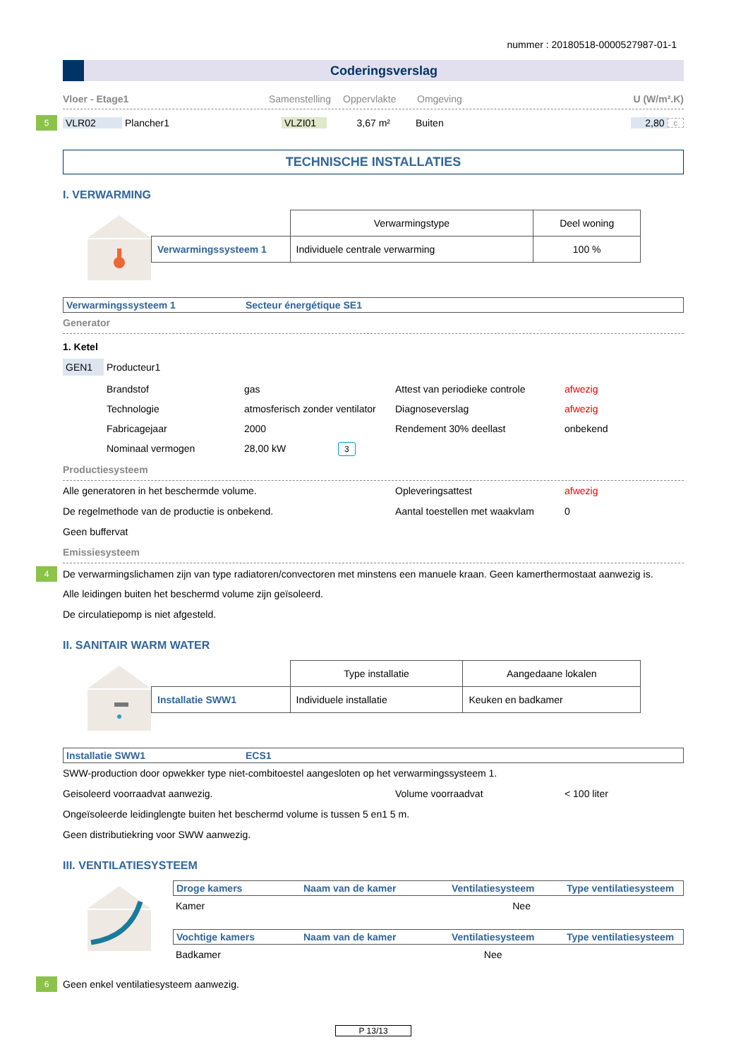nummer : 20180518-0000527987-01-1
Coderingsverslag
Vloer - Etage1 Samenstelling Oppervlakte Omgeving U (W/m².K)
5 VLR02 Plancher1 VLZI01 3,67 m² Buiten 2,80 c
TECHNISCHE INSTALLATIES
I. VERWARMING
| | Verwarmingstype | Deel woning |
| Verwarmingssysteem 1 | Individuele centrale verwarming | 100 % |
Verwarmingssysteem 1 Secteur énergétique SE1
Generator
1. Ketel
GEN1 Producteur1
Brandstof gas Attest van periodieke controle afwezig Technologie atmosferisch zonder ventilator Diagnoseverslag afwezig Fabricagejaar 2000 Rendement 30% deellast onbekend Nominaal vermogen 28,00 kW 3
Productiesysteem
Alle generatoren in het beschermde volume. Opleveringsattest afwezig De regelmethode van de productie is onbekend. Aantal toestellen met waakvlam 0 Geen buffervat
Emissiesysteem
4 De verwarmingslichamen zijn van type radiatoren/convectoren met minstens een manuele kraan. Geen kamerthermostaat aanwezig is.
Alle leidingen buiten het beschermd volume zijn geïsoleerd.
De circulatiepomp is niet afgesteld.
II. SANITAIR WARM WATER
| | Type installatie | Aangedaane lokalen |
| Installatie SWW1 | Individuele installatie | Keuken en badkamer |
Installatie SWW1 ECS1
SWW-production door opwekker type niet-combitoestel aangesloten op het verwarmingssysteem 1.
Geisoleerd voorraadvat aanwezig. Volume voorraadvat < 100 liter
Ongeïsoleerde leidinglengte buiten het beschermd volume is tussen 5 en1 5 m.
Geen distributiekring voor SWW aanwezig.
III. VENTILATIESYSTEEM
Droge kamers Naam van de kamer Ventilatiesysteem Type ventilatiesysteem
Kamer Nee
Vochtige kamers Naam van de kamer Ventilatiesysteem Type ventilatiesysteem
Badkamer Nee
6 Geen enkel ventilatiesysteem aanwezig.
P 13/13